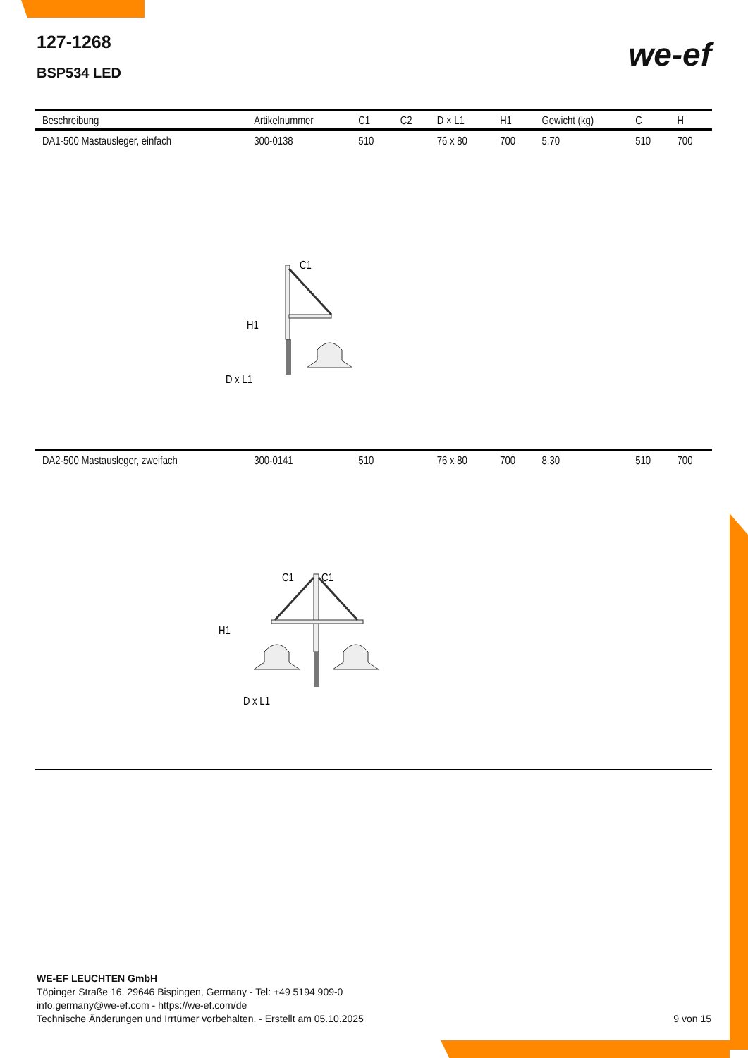127-1268
BSP534 LED
we-ef
| Beschreibung | Artikelnummer | C1 | C2 | D × L1 | H1 | Gewicht (kg) | C | H |
| --- | --- | --- | --- | --- | --- | --- | --- | --- |
| DA1-500 Mastausleger, einfach | 300-0138 | 510 | | 76 x 80 | 700 | 5.70 | 510 | 700 |
| C1 H1 D x L1 | | | | | | | | |
| DA2-500 Mastausleger, zweifach | 300-0141 | 510 | | 76 x 80 | 700 | 8.30 | 510 | 700 |
| C1 C1 H1 D x L1 | | | | | | | | |
WE-EF LEUCHTEN GmbH
Töpinger Straße 16, 29646 Bispingen, Germany - Tel: +49 5194 909-0
info.germany@we-ef.com - https://we-ef.com/de
Technische Änderungen und Irrtümer vorbehalten. - Erstellt am 05.10.2025
9 von 15